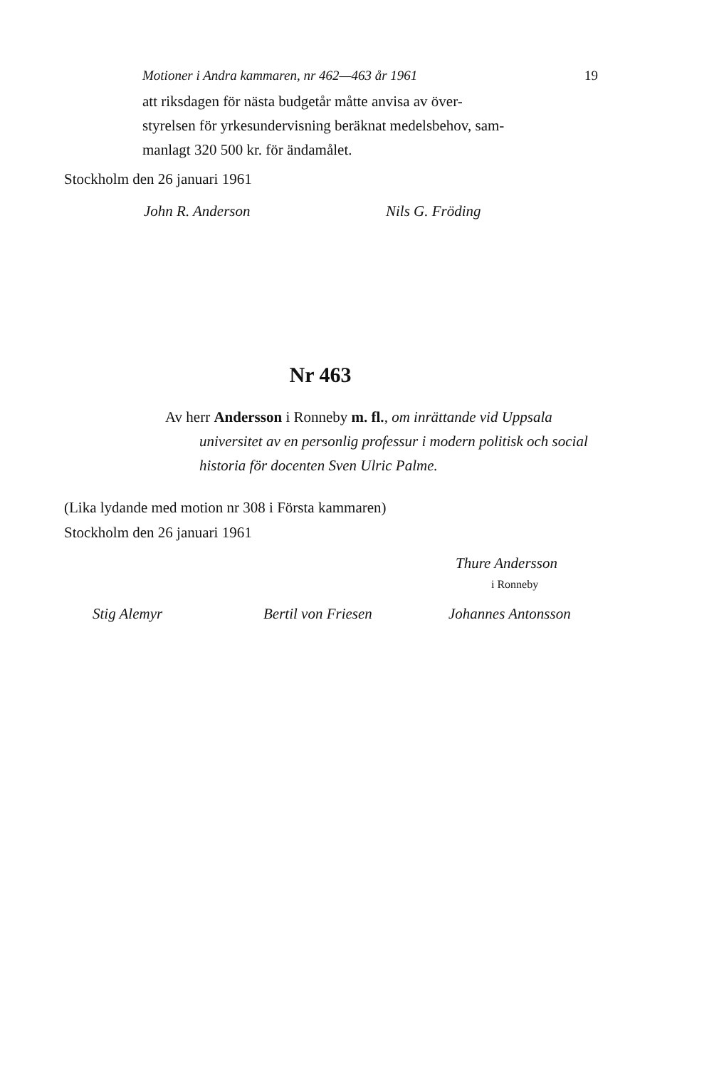Motioner i Andra kammaren, nr 462—463 år 1961 19
att riksdagen för nästa budgetår måtte anvisa av över-
styrelsen för yrkesundervisning beräknat medelsbehov, sam-
manlagt 320 500 kr. för ändamålet.
Stockholm den 26 januari 1961
John R. Anderson Nils G. Fröding
Nr 463
Av herr Andersson i Ronneby m. fl., om inrättande vid Uppsala universitet av en personlig professur i modern politisk och social historia för docenten Sven Ulric Palme.
(Lika lydande med motion nr 308 i Första kammaren)
Stockholm den 26 januari 1961
Thure Andersson
i Ronneby
Stig Alemyr Bertil von Friesen Johannes Antonsson